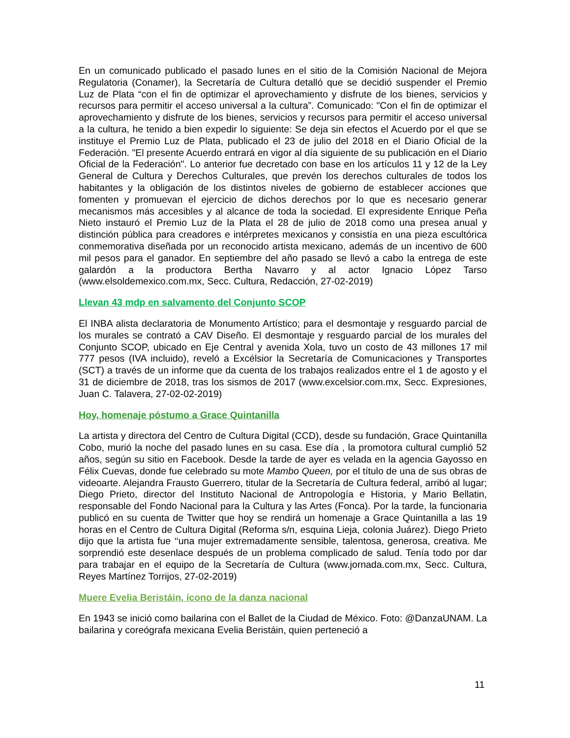En un comunicado publicado el pasado lunes en el sitio de la Comisión Nacional de Mejora Regulatoria (Conamer), la Secretaría de Cultura detalló que se decidió suspender el Premio Luz de Plata “con el fin de optimizar el aprovechamiento y disfrute de los bienes, servicios y recursos para permitir el acceso universal a la cultura”. Comunicado: "Con el fin de optimizar el aprovechamiento y disfrute de los bienes, servicios y recursos para permitir el acceso universal a la cultura, he tenido a bien expedir lo siguiente: Se deja sin efectos el Acuerdo por el que se instituye el Premio Luz de Plata, publicado el 23 de julio del 2018 en el Diario Oficial de la Federación. "El presente Acuerdo entrará en vigor al día siguiente de su publicación en el Diario Oficial de la Federación". Lo anterior fue decretado con base en los artículos 11 y 12 de la Ley General de Cultura y Derechos Culturales, que prevén los derechos culturales de todos los habitantes y la obligación de los distintos niveles de gobierno de establecer acciones que fomenten y promuevan el ejercicio de dichos derechos por lo que es necesario generar mecanismos más accesibles y al alcance de toda la sociedad. El expresidente Enrique Peña Nieto instauró el Premio Luz de la Plata el 28 de julio de 2018 como una presea anual y distinción pública para creadores e intérpretes mexicanos y consistía en una pieza escultórica conmemorativa diseñada por un reconocido artista mexicano, además de un incentivo de 600 mil pesos para el ganador. En septiembre del año pasado se llevó a cabo la entrega de este galardón a la productora Bertha Navarro y al actor Ignacio López Tarso (www.elsoldemexico.com.mx, Secc. Cultura, Redacción, 27-02-2019)
Llevan 43 mdp en salvamento del Conjunto SCOP
El INBA alista declaratoria de Monumento Artístico; para el desmontaje y resguardo parcial de los murales se contrató a CAV Diseño. El desmontaje y resguardo parcial de los murales del Conjunto SCOP, ubicado en Eje Central y avenida Xola, tuvo un costo de 43 millones 17 mil 777 pesos (IVA incluido), reveló a Excélsior la Secretaría de Comunicaciones y Transportes (SCT) a través de un informe que da cuenta de los trabajos realizados entre el 1 de agosto y el 31 de diciembre de 2018, tras los sismos de 2017 (www.excelsior.com.mx, Secc. Expresiones, Juan C. Talavera, 27-02-02-2019)
Hoy, homenaje póstumo a Grace Quintanilla
La artista y directora del Centro de Cultura Digital (CCD), desde su fundación, Grace Quintanilla Cobo, murió la noche del pasado lunes en su casa. Ese día , la promotora cultural cumplió 52 años, según su sitio en Facebook. Desde la tarde de ayer es velada en la agencia Gayosso en Félix Cuevas, donde fue celebrado su mote Mambo Queen, por el título de una de sus obras de videoarte. Alejandra Frausto Guerrero, titular de la Secretaría de Cultura federal, arribó al lugar; Diego Prieto, director del Instituto Nacional de Antropología e Historia, y Mario Bellatin, responsable del Fondo Nacional para la Cultura y las Artes (Fonca). Por la tarde, la funcionaria publicó en su cuenta de Twitter que hoy se rendirá un homenaje a Grace Quintanilla a las 19 horas en el Centro de Cultura Digital (Reforma s/n, esquina Lieja, colonia Juárez). Diego Prieto dijo que la artista fue ‘‘una mujer extremadamente sensible, talentosa, generosa, creativa. Me sorprendió este desenlace después de un problema complicado de salud. Tenía todo por dar para trabajar en el equipo de la Secretaría de Cultura (www.jornada.com.mx, Secc. Cultura, Reyes Martínez Torrijos, 27-02-2019)
Muere Evelia Beristáin, ícono de la danza nacional
En 1943 se inició como bailarina con el Ballet de la Ciudad de México. Foto: @DanzaUNAM. La bailarina y coreógrafa mexicana Evelia Beristáin, quien perteneció a
11